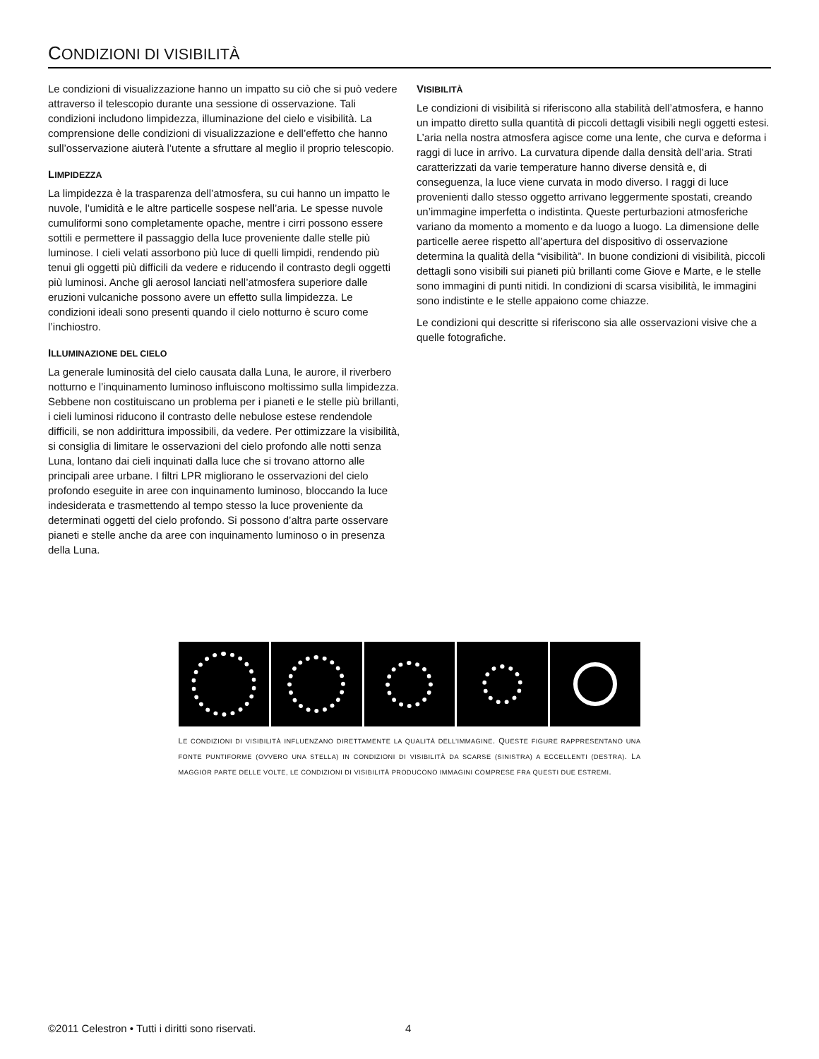CONDIZIONI DI VISIBILITÀ
Le condizioni di visualizzazione hanno un impatto su ciò che si può vedere attraverso il telescopio durante una sessione di osservazione. Tali condizioni includono limpidezza, illuminazione del cielo e visibilità. La comprensione delle condizioni di visualizzazione e dell’effetto che hanno sull’osservazione aiuterà l’utente a sfruttare al meglio il proprio telescopio.
LIMPIDEZZA
La limpidezza è la trasparenza dell’atmosfera, su cui hanno un impatto le nuvole, l’umidità e le altre particelle sospese nell’aria. Le spesse nuvole cumuliformi sono completamente opache, mentre i cirri possono essere sottili e permettere il passaggio della luce proveniente dalle stelle più luminose. I cieli velati assorbono più luce di quelli limpidi, rendendo più tenui gli oggetti più difficili da vedere e riducendo il contrasto degli oggetti più luminosi. Anche gli aerosol lanciati nell’atmosfera superiore dalle eruzioni vulcaniche possono avere un effetto sulla limpidezza. Le condizioni ideali sono presenti quando il cielo notturno è scuro come l’inchiostro.
ILLUMINAZIONE DEL CIELO
La generale luminosità del cielo causata dalla Luna, le aurore, il riverbero notturno e l’inquinamento luminoso influiscono moltissimo sulla limpidezza. Sebbene non costituiscano un problema per i pianeti e le stelle più brillanti, i cieli luminosi riducono il contrasto delle nebulose estese rendendole difficili, se non addirittura impossibili, da vedere. Per ottimizzare la visibilità, si consiglia di limitare le osservazioni del cielo profondo alle notti senza Luna, lontano dai cieli inquinati dalla luce che si trovano attorno alle principali aree urbane. I filtri LPR migliorano le osservazioni del cielo profondo eseguite in aree con inquinamento luminoso, bloccando la luce indesiderata e trasmettendo al tempo stesso la luce proveniente da determinati oggetti del cielo profondo. Si possono d’altra parte osservare pianeti e stelle anche da aree con inquinamento luminoso o in presenza della Luna.
VISIBILITÀ
Le condizioni di visibilità si riferiscono alla stabilità dell’atmosfera, e hanno un impatto diretto sulla quantità di piccoli dettagli visibili negli oggetti estesi. L’aria nella nostra atmosfera agisce come una lente, che curva e deforma i raggi di luce in arrivo. La curvatura dipende dalla densità dell’aria. Strati caratterizzati da varie temperature hanno diverse densità e, di conseguenza, la luce viene curvata in modo diverso. I raggi di luce provenienti dallo stesso oggetto arrivano leggermente spostati, creando un’immagine imperfetta o indistinta. Queste perturbazioni atmosferiche variano da momento a momento e da luogo a luogo. La dimensione delle particelle aeree rispetto all’apertura del dispositivo di osservazione determina la qualità della “visibilità”. In buone condizioni di visibilità, piccoli dettagli sono visibili sui pianeti più brillanti come Giove e Marte, e le stelle sono immagini di punti nitidi. In condizioni di scarsa visibilità, le immagini sono indistinte e le stelle appaiono come chiazze.
Le condizioni qui descritte si riferiscono sia alle osservazioni visive che a quelle fotografiche.
LE CONDIZIONI DI VISIBILITÀ INFLUENZANO DIRETTAMENTE LA QUALITÀ DELL’IMMAGINE. QUESTE FIGURE RAPPRESENTANO UNA FONTE PUNTIFORME (OVVERO UNA STELLA) IN CONDIZIONI DI VISIBILITÀ DA SCARSE (SINISTRA) A ECCELLENTI (DESTRA). LA MAGGIOR PARTE DELLE VOLTE, LE CONDIZIONI DI VISIBILITÀ PRODUCONO IMMAGINI COMPRESE FRA QUESTI DUE ESTREMI.
©2011 Celestron • Tutti i diritti sono riservati.
4